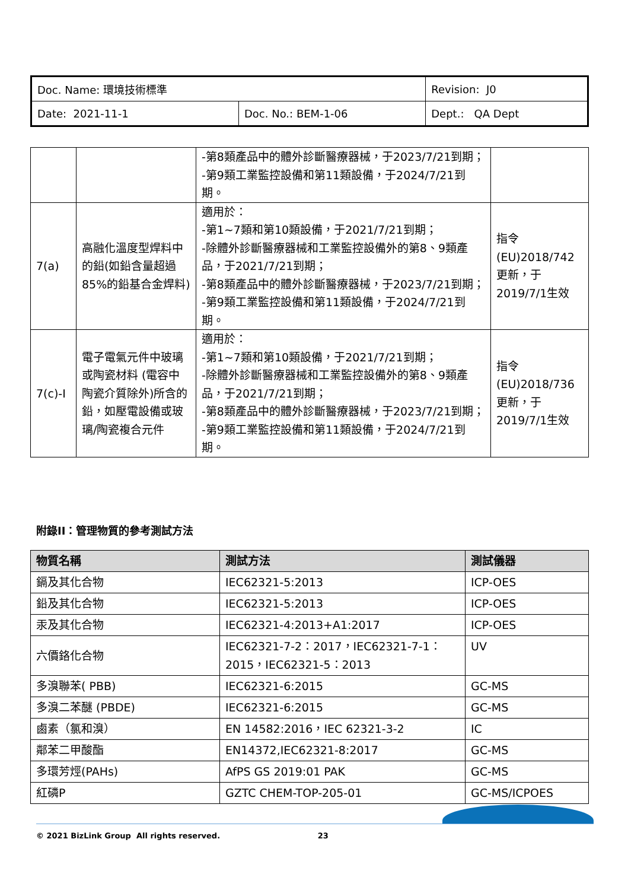| Doc. Name: 環境技術標準 | | Revision: J0 |
| Date: 2021-11-1 | Doc. No.: BEM-1-06 | Dept.: QA Dept |
| | | -第8類產品中的體外診斷醫療器械，于2023/7/21到期； -第9類工業監控設備和第11類設備，于2024/7/21到期。 | |
| 7(a) | 高融化溫度型焊料中的鉛(如鉛含量超過85%的鉛基合金焊料) | 適用於： -第1~7類和第10類設備，于2021/7/21到期； -除體外診斷醫療器械和工業監控設備外的第8、9類產品，于2021/7/21到期； -第8類產品中的體外診斷醫療器械，于2023/7/21到期； -第9類工業監控設備和第11類設備，于2024/7/21到期。 | 指令(EU)2018/742更新，于2019/7/1生效 |
| 7(c)-I | 電子電氣元件中玻璃或陶瓷材料 (電容中陶瓷介質除外)所含的鉛，如壓電設備或玻璃/陶瓷複合元件 | 適用於： -第1~7類和第10類設備，于2021/7/21到期； -除體外診斷醫療器械和工業監控設備外的第8、9類產品，于2021/7/21到期； -第8類產品中的體外診斷醫療器械，于2023/7/21到期； -第9類工業監控設備和第11類設備，于2024/7/21到期。 | 指令(EU)2018/736更新，于2019/7/1生效 |
附錄II：管理物質的參考測試方法
| 物質名稱 | 測試方法 | 測試儀器 |
| --- | --- | --- |
| 鎘及其化合物 | IEC62321-5:2013 | ICP-OES |
| 鉛及其化合物 | IEC62321-5:2013 | ICP-OES |
| 汞及其化合物 | IEC62321-4:2013+A1:2017 | ICP-OES |
| 六價鉻化合物 | IEC62321-7-2：2017，IEC62321-7-1：2015，IEC62321-5：2013 | UV |
| 多溴聯苯( PBB) | IEC62321-6:2015 | GC-MS |
| 多溴二苯醚 (PBDE) | IEC62321-6:2015 | GC-MS |
| 鹵素（氯和溴） | EN 14582:2016，IEC 62321-3-2 | IC |
| 鄰苯二甲酸酯 | EN14372,IEC62321-8:2017 | GC-MS |
| 多環芳烴(PAHs) | AfPS GS 2019:01 PAK | GC-MS |
| 紅磷P | GZTC CHEM-TOP-205-01 | GC-MS/ICPOES |
© 2021 BizLink Group All rights reserved. 23